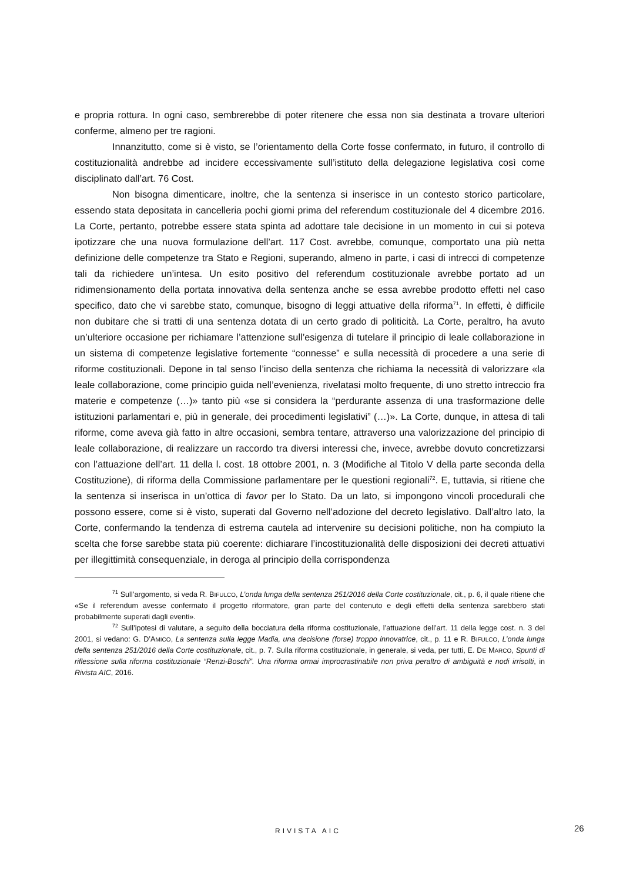e propria rottura. In ogni caso, sembrerebbe di poter ritenere che essa non sia destinata a trovare ulteriori conferme, almeno per tre ragioni.
Innanzitutto, come si è visto, se l’orientamento della Corte fosse confermato, in futuro, il controllo di costituzionalità andrebbe ad incidere eccessivamente sull’istituto della delegazione legislativa così come disciplinato dall’art. 76 Cost.
Non bisogna dimenticare, inoltre, che la sentenza si inserisce in un contesto storico particolare, essendo stata depositata in cancelleria pochi giorni prima del referendum costituzionale del 4 dicembre 2016. La Corte, pertanto, potrebbe essere stata spinta ad adottare tale decisione in un momento in cui si poteva ipotizzare che una nuova formulazione dell’art. 117 Cost. avrebbe, comunque, comportato una più netta definizione delle competenze tra Stato e Regioni, superando, almeno in parte, i casi di intrecci di competenze tali da richiedere un’intesa. Un esito positivo del referendum costituzionale avrebbe portato ad un ridimensionamento della portata innovativa della sentenza anche se essa avrebbe prodotto effetti nel caso specifico, dato che vi sarebbe stato, comunque, bisogno di leggi attuative della riforma<sup>71</sup>. In effetti, è difficile non dubitare che si tratti di una sentenza dotata di un certo grado di politicità. La Corte, peraltro, ha avuto un’ulteriore occasione per richiamare l’attenzione sull’esigenza di tutelare il principio di leale collaborazione in un sistema di competenze legislative fortemente “connesse” e sulla necessità di procedere a una serie di riforme costituzionali. Depone in tal senso l’inciso della sentenza che richiama la necessità di valorizzare «la leale collaborazione, come principio guida nell’evenienza, rivelatasi molto frequente, di uno stretto intreccio fra materie e competenze (…)» tanto più «se si considera la “perdurante assenza di una trasformazione delle istituzioni parlamentari e, più in generale, dei procedimenti legislativi” (…)». La Corte, dunque, in attesa di tali riforme, come aveva già fatto in altre occasioni, sembra tentare, attraverso una valorizzazione del principio di leale collaborazione, di realizzare un raccordo tra diversi interessi che, invece, avrebbe dovuto concretizzarsi con l’attuazione dell’art. 11 della l. cost. 18 ottobre 2001, n. 3 (Modifiche al Titolo V della parte seconda della Costituzione), di riforma della Commissione parlamentare per le questioni regionali<sup>72</sup>. E, tuttavia, si ritiene che la sentenza si inserisca in un’ottica di favor per lo Stato. Da un lato, si impongono vincoli procedurali che possono essere, come si è visto, superati dal Governo nell’adozione del decreto legislativo. Dall’altro lato, la Corte, confermando la tendenza di estrema cautela ad intervenire su decisioni politiche, non ha compiuto la scelta che forse sarebbe stata più coerente: dichiarare l’incostituzionalità delle disposizioni dei decreti attuativi per illegittimità consequenziale, in deroga al principio della corrispondenza
<sup>71</sup> Sull’argomento, si veda R. BIFULCO, L’onda lunga della sentenza 251/2016 della Corte costituzionale, cit., p. 6, il quale ritiene che «Se il referendum avesse confermato il progetto riformatore, gran parte del contenuto e degli effetti della sentenza sarebbero stati probabilmente superati dagli eventi».
<sup>72</sup> Sull’ipotesi di valutare, a seguito della bocciatura della riforma costituzionale, l’attuazione dell’art. 11 della legge cost. n. 3 del 2001, si vedano: G. D’AMICO, La sentenza sulla legge Madia, una decisione (forse) troppo innovatrice, cit., p. 11 e R. BIFULCO, L’onda lunga della sentenza 251/2016 della Corte costituzionale, cit., p. 7. Sulla riforma costituzionale, in generale, si veda, per tutti, E. DE MARCO, Spunti di riflessione sulla riforma costituzionale “Renzi-Boschi”. Una riforma ormai improcrastinabile non priva peraltro di ambiguità e nodi irrisolti, in Rivista AIC, 2016.
RIVISTA AIC 26